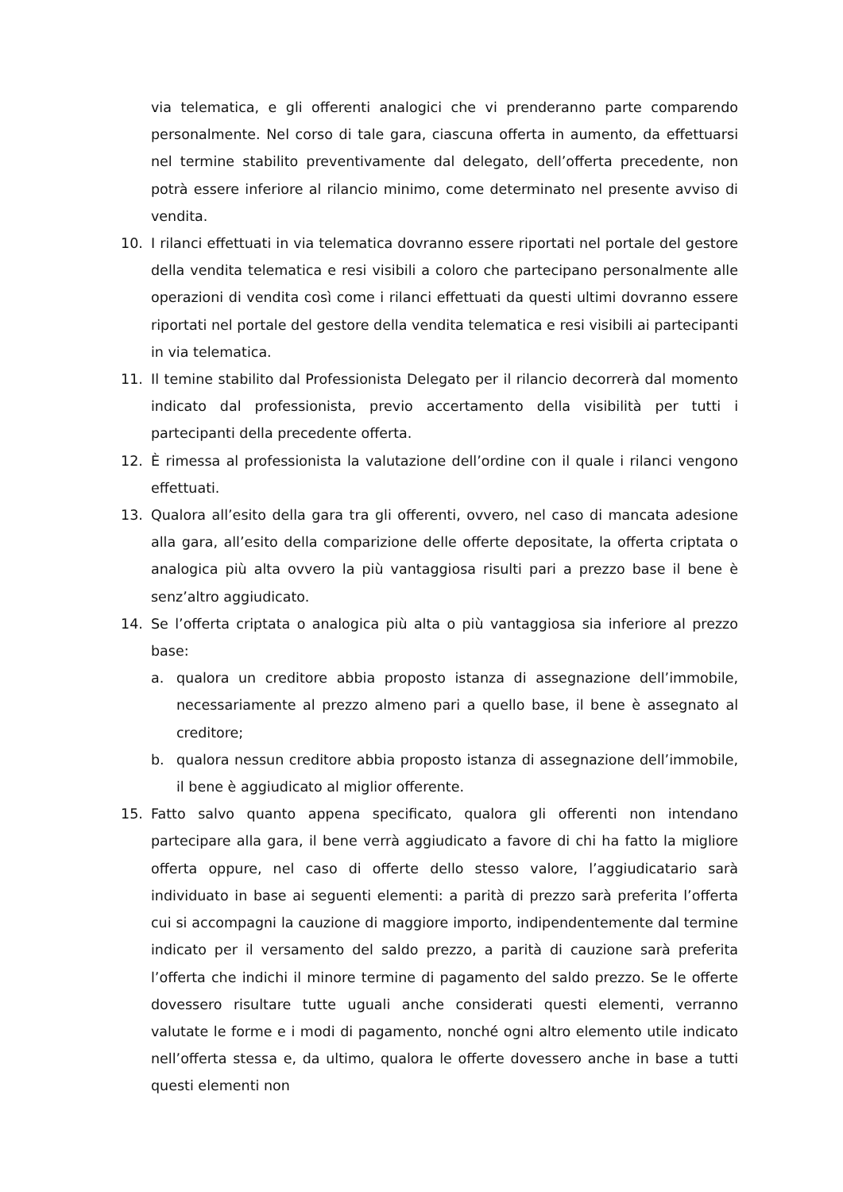via telematica, e gli offerenti analogici che vi prenderanno parte comparendo personalmente. Nel corso di tale gara, ciascuna offerta in aumento, da effettuarsi nel termine stabilito preventivamente dal delegato, dell’offerta precedente, non potrà essere inferiore al rilancio minimo, come determinato nel presente avviso di vendita.
10. I rilanci effettuati in via telematica dovranno essere riportati nel portale del gestore della vendita telematica e resi visibili a coloro che partecipano personalmente alle operazioni di vendita così come i rilanci effettuati da questi ultimi dovranno essere riportati nel portale del gestore della vendita telematica e resi visibili ai partecipanti in via telematica.
11. Il temine stabilito dal Professionista Delegato per il rilancio decorrerà dal momento indicato dal professionista, previo accertamento della visibilità per tutti i partecipanti della precedente offerta.
12. È rimessa al professionista la valutazione dell’ordine con il quale i rilanci vengono effettuati.
13. Qualora all’esito della gara tra gli offerenti, ovvero, nel caso di mancata adesione alla gara, all’esito della comparizione delle offerte depositate, la offerta criptata o analogica più alta ovvero la più vantaggiosa risulti pari a prezzo base il bene è senz’altro aggiudicato.
14. Se l’offerta criptata o analogica più alta o più vantaggiosa sia inferiore al prezzo base:
a. qualora un creditore abbia proposto istanza di assegnazione dell’immobile, necessariamente al prezzo almeno pari a quello base, il bene è assegnato al creditore;
b. qualora nessun creditore abbia proposto istanza di assegnazione dell’immobile, il bene è aggiudicato al miglior offerente.
15. Fatto salvo quanto appena specificato, qualora gli offerenti non intendano partecipare alla gara, il bene verrà aggiudicato a favore di chi ha fatto la migliore offerta oppure, nel caso di offerte dello stesso valore, l’aggiudicatario sarà individuato in base ai seguenti elementi: a parità di prezzo sarà preferita l’offerta cui si accompagni la cauzione di maggiore importo, indipendentemente dal termine indicato per il versamento del saldo prezzo, a parità di cauzione sarà preferita l’offerta che indichi il minore termine di pagamento del saldo prezzo. Se le offerte dovessero risultare tutte uguali anche considerati questi elementi, verranno valutate le forme e i modi di pagamento, nonché ogni altro elemento utile indicato nell’offerta stessa e, da ultimo, qualora le offerte dovessero anche in base a tutti questi elementi non